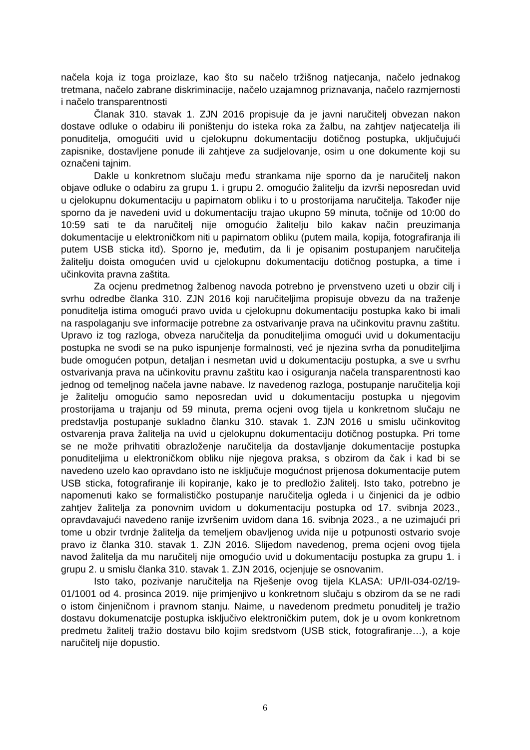načela koja iz toga proizlaze, kao što su načelo tržišnog natjecanja, načelo jednakog tretmana, načelo zabrane diskriminacije, načelo uzajamnog priznavanja, načelo razmjernosti i načelo transparentnosti
Članak 310. stavak 1. ZJN 2016 propisuje da je javni naručitelj obvezan nakon dostave odluke o odabiru ili poništenju do isteka roka za žalbu, na zahtjev natjecatelja ili ponuditelja, omogućiti uvid u cjelokupnu dokumentaciju dotičnog postupka, uključujući zapisnike, dostavljene ponude ili zahtjeve za sudjelovanje, osim u one dokumente koji su označeni tajnim.
Dakle u konkretnom slučaju među strankama nije sporno da je naručitelj nakon objave odluke o odabiru za grupu 1. i grupu 2. omogućio žalitelju da izvrši neposredan uvid u cjelokupnu dokumentaciju u papirnatom obliku i to u prostorijama naručitelja. Također nije sporno da je navedeni uvid u dokumentaciju trajao ukupno 59 minuta, točnije od 10:00 do 10:59 sati te da naručitelj nije omogućio žalitelju bilo kakav način preuzimanja dokumentacije u elektroničkom niti u papirnatom obliku (putem maila, kopija, fotografiranja ili putem USB sticka itd). Sporno je, međutim, da li je opisanim postupanjem naručitelja žalitelju doista omogućen uvid u cjelokupnu dokumentaciju dotičnog postupka, a time i učinkovita pravna zaštita.
Za ocjenu predmetnog žalbenog navoda potrebno je prvenstveno uzeti u obzir cilj i svrhu odredbe članka 310. ZJN 2016 koji naručiteljima propisuje obvezu da na traženje ponuditelja istima omogući pravo uvida u cjelokupnu dokumentaciju postupka kako bi imali na raspolaganju sve informacije potrebne za ostvarivanje prava na učinkovitu pravnu zaštitu. Upravo iz tog razloga, obveza naručitelja da ponuditeljima omogući uvid u dokumentaciju postupka ne svodi se na puko ispunjenje formalnosti, već je njezina svrha da ponuditeljima bude omogućen potpun, detaljan i nesmetan uvid u dokumentaciju postupka, a sve u svrhu ostvarivanja prava na učinkovitu pravnu zaštitu kao i osiguranja načela transparentnosti kao jednog od temeljnog načela javne nabave. Iz navedenog razloga, postupanje naručitelja koji je žalitelju omogućio samo neposredan uvid u dokumentaciju postupka u njegovim prostorijama u trajanju od 59 minuta, prema ocjeni ovog tijela u konkretnom slučaju ne predstavlja postupanje sukladno članku 310. stavak 1. ZJN 2016 u smislu učinkovitog ostvarenja prava žalitelja na uvid u cjelokupnu dokumentaciju dotičnog postupka. Pri tome se ne može prihvatiti obrazloženje naručitelja da dostavljanje dokumentacije postupka ponuditeljima u elektroničkom obliku nije njegova praksa, s obzirom da čak i kad bi se navedeno uzelo kao opravdano isto ne isključuje mogućnost prijenosa dokumentacije putem USB sticka, fotografiranje ili kopiranje, kako je to predložio žalitelj. Isto tako, potrebno je napomenuti kako se formalističko postupanje naručitelja ogleda i u činjenici da je odbio zahtjev žalitelja za ponovnim uvidom u dokumentaciju postupka od 17. svibnja 2023., opravdavajući navedeno ranije izvršenim uvidom dana 16. svibnja 2023., a ne uzimajući pri tome u obzir tvrdnje žalitelja da temeljem obavljenog uvida nije u potpunosti ostvario svoje pravo iz članka 310. stavak 1. ZJN 2016. Slijedom navedenog, prema ocjeni ovog tijela navod žalitelja da mu naručitelj nije omogućio uvid u dokumentaciju postupka za grupu 1. i grupu 2. u smislu članka 310. stavak 1. ZJN 2016, ocjenjuje se osnovanim.
Isto tako, pozivanje naručitelja na Rješenje ovog tijela KLASA: UP/II-034-02/19-01/1001 od 4. prosinca 2019. nije primjenjivo u konkretnom slučaju s obzirom da se ne radi o istom činjeničnom i pravnom stanju. Naime, u navedenom predmetu ponuditelj je tražio dostavu dokumenatcije postupka isključivo elektroničkim putem, dok je u ovom konkretnom predmetu žalitelj tražio dostavu bilo kojim sredstvom (USB stick, fotografiranje…), a koje naručitelj nije dopustio.
6